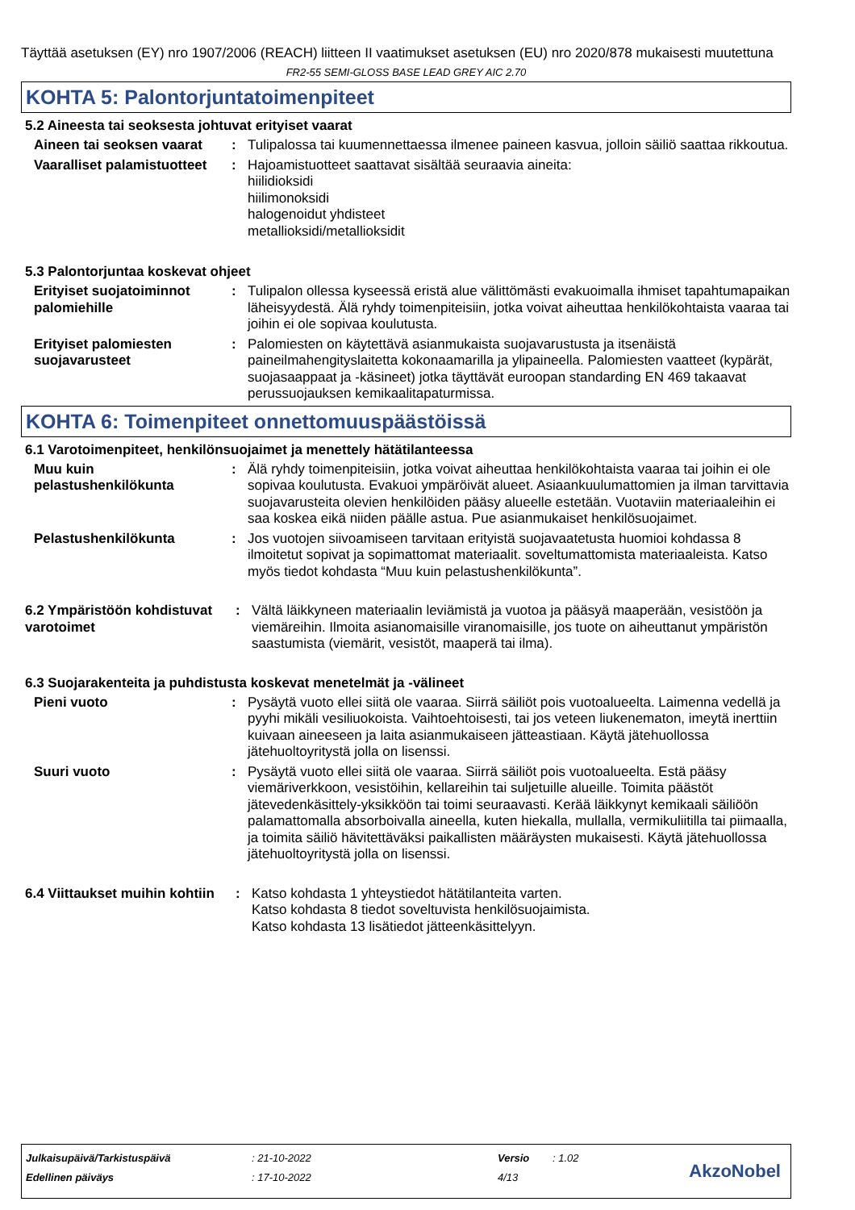Täyttää asetuksen (EY) nro 1907/2006 (REACH) liitteen II vaatimukset asetuksen (EU) nro 2020/878 mukaisesti muutettuna
FR2-55 SEMI-GLOSS BASE LEAD GREY AIC 2.70
KOHTA 5: Palontorjuntatoimenpiteet
5.2 Aineesta tai seoksesta johtuvat erityiset vaarat
Aineen tai seoksen vaarat
: Tulipalossa tai kuumennettaessa ilmenee paineen kasvua, jolloin säiliö saattaa rikkoutua.
Vaaralliset palamistuotteet
: Hajoamistuotteet saattavat sisältää seuraavia aineita:
hiilidioksidi
hiilimonoksidi
halogenoidut yhdisteet
metallioksidi/metallioksidit
5.3 Palontorjuntaa koskevat ohjeet
Erityiset suojatoiminnot palomiehille
: Tulipalon ollessa kyseessä eristä alue välittömästi evakuoimalla ihmiset tapahtumapaikan läheisyydestä. Älä ryhdy toimenpiteisiin, jotka voivat aiheuttaa henkilökohtaista vaaraa tai joihin ei ole sopivaa koulutusta.
Erityiset palomiesten suojavarusteet
: Palomiesten on käytettävä asianmukaista suojavarustusta ja itsenäistä paineilmahengityslaitetta kokonaamarilla ja ylipaineella. Palomiesten vaatteet (kypärät, suojasaappaat ja -käsineet) jotka täyttävät euroopan standarding EN 469 takaavat perussuojauksen kemikaalitapaturmissa.
KOHTA 6: Toimenpiteet onnettomuuspäästöissä
6.1 Varotoimenpiteet, henkilönsuojaimet ja menettely hätätilanteessa
Muu kuin pelastushenkilökunta
: Älä ryhdy toimenpiteisiin, jotka voivat aiheuttaa henkilökohtaista vaaraa tai joihin ei ole sopivaa koulutusta. Evakuoi ympäröivät alueet. Asiaankuulumattomien ja ilman tarvittavia suojavarusteita olevien henkilöiden pääsy alueelle estetään. Vuotaviin materiaaleihin ei saa koskea eikä niiden päälle astua. Pue asianmukaiset henkilösuojaimet.
Pelastushenkilökunta : Jos vuotojen siivoamiseen tarvitaan erityistä suojavaatetusta huomioi kohdassa 8 ilmoitetut sopivat ja sopimattomat materiaalit. soveltumattomista materiaaleista. Katso myös tiedot kohdasta “Muu kuin pelastushenkilökunta”.
6.2 Ympäristöön kohdistuvat varotoimet
: Vältä läikkyneen materiaalin leviämistä ja vuotoa ja pääsyä maaperään, vesistöön ja viemäreihin. Ilmoita asianomaisille viranomaisille, jos tuote on aiheuttanut ympäristön saastumista (viemärit, vesistöt, maaperä tai ilma).
6.3 Suojarakenteita ja puhdistusta koskevat menetelmät ja -välineet
Pieni vuoto : Pysäytä vuoto ellei siitä ole vaaraa. Siirrä säiliöt pois vuotoalueelta. Laimenna vedellä ja pyyhi mikäli vesiliuokoista. Vaihtoehtoisesti, tai jos veteen liukenematon, imeytä inerttiin kuivaan aineeseen ja laita asianmukaiseen jätteastiaan. Käytä jätehuollossa jätehuoltoyritystä jolla on lisenssi.
Suuri vuoto : Pysäytä vuoto ellei siitä ole vaaraa. Siirrä säiliöt pois vuotoalueelta. Estä pääsy viemäriverkkoon, vesistöihin, kellareihin tai suljetuille alueille. Toimita päästöt jätevedenkäsittely-yksikköön tai toimi seuraavasti. Kerää läikkynyt kemikaali säiliöön palamattomalla absorboivalla aineella, kuten hiekalla, mullalla, vermikuliitilla tai piimaalla, ja toimita säiliö hävitettäväksi paikallisten määräysten mukaisesti. Käytä jätehuollossa jätehuoltoyritystä jolla on lisenssi.
6.4 Viittaukset muihin kohtiin
: Katso kohdasta 1 yhteystiedot hätätilanteita varten.
Katso kohdasta 8 tiedot soveltuvista henkilösuojaimista.
Katso kohdasta 13 lisätiedot jätteenkäsittelyyn.
| Julkaisupäivä/Tarkistuspäivä | : 21-10-2022 | Versio | : 1.02 |
| Edellinen päiväys | : 17-10-2022 | 4/13 | |
AkzoNobel